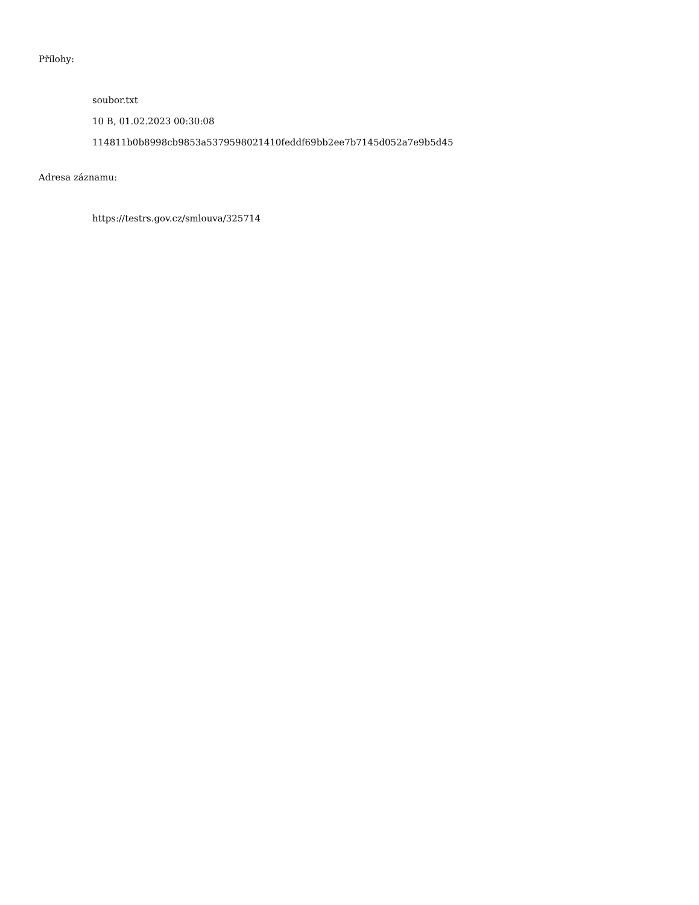Přílohy:
soubor.txt
10 B, 01.02.2023 00:30:08
114811b0b8998cb9853a5379598021410feddf69bb2ee7b7145d052a7e9b5d45
Adresa záznamu:
https://testrs.gov.cz/smlouva/325714